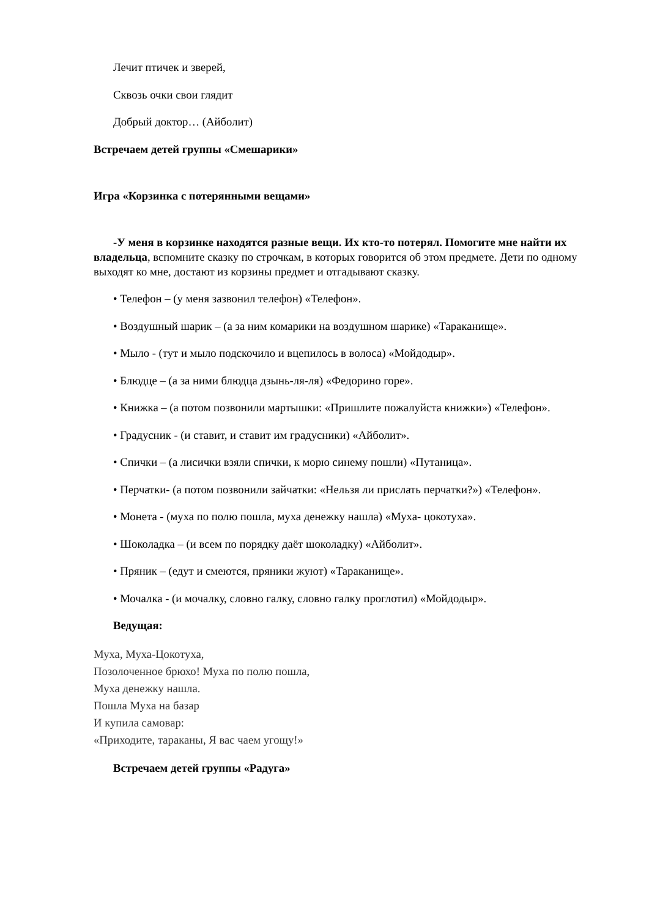Лечит птичек и зверей,
Сквозь очки свои глядит
Добрый доктор… (Айболит)
Встречаем детей группы «Смешарики»
Игра «Корзинка с потерянными вещами»
-У меня в корзинке находятся разные вещи. Их кто-то потерял. Помогите мне найти их владельца, вспомните сказку по строчкам, в которых говорится об этом предмете. Дети по одному выходят ко мне, достают из корзины предмет и отгадывают сказку.
• Телефон – (у меня зазвонил телефон) «Телефон».
• Воздушный шарик – (а за ним комарики на воздушном шарике) «Тараканище».
• Мыло - (тут и мыло подскочило и вцепилось в волоса) «Мойдодыр».
• Блюдце – (а за ними блюдца дзынь-ля-ля) «Федорино горе».
• Книжка – (а потом позвонили мартышки: «Пришлите пожалуйста книжки») «Телефон».
• Градусник - (и ставит, и ставит им градусники) «Айболит».
• Спички – (а лисички взяли спички, к морю синему пошли) «Путаница».
• Перчатки- (а потом позвонили зайчатки: «Нельзя ли прислать перчатки?») «Телефон».
• Монета - (муха по полю пошла, муха денежку нашла) «Муха- цокотуха».
• Шоколадка – (и всем по порядку даёт шоколадку) «Айболит».
• Пряник – (едут и смеются, пряники жуют) «Тараканище».
• Мочалка - (и мочалку, словно галку, словно галку проглотил) «Мойдодыр».
Ведущая:
Муха, Муха-Цокотуха,
Позолоченное брюхо! Муха по полю пошла,
Муха денежку нашла.
Пошла Муха на базар
И купила самовар:
«Приходите, тараканы, Я вас чаем угощу!»
Встречаем детей группы «Радуга»